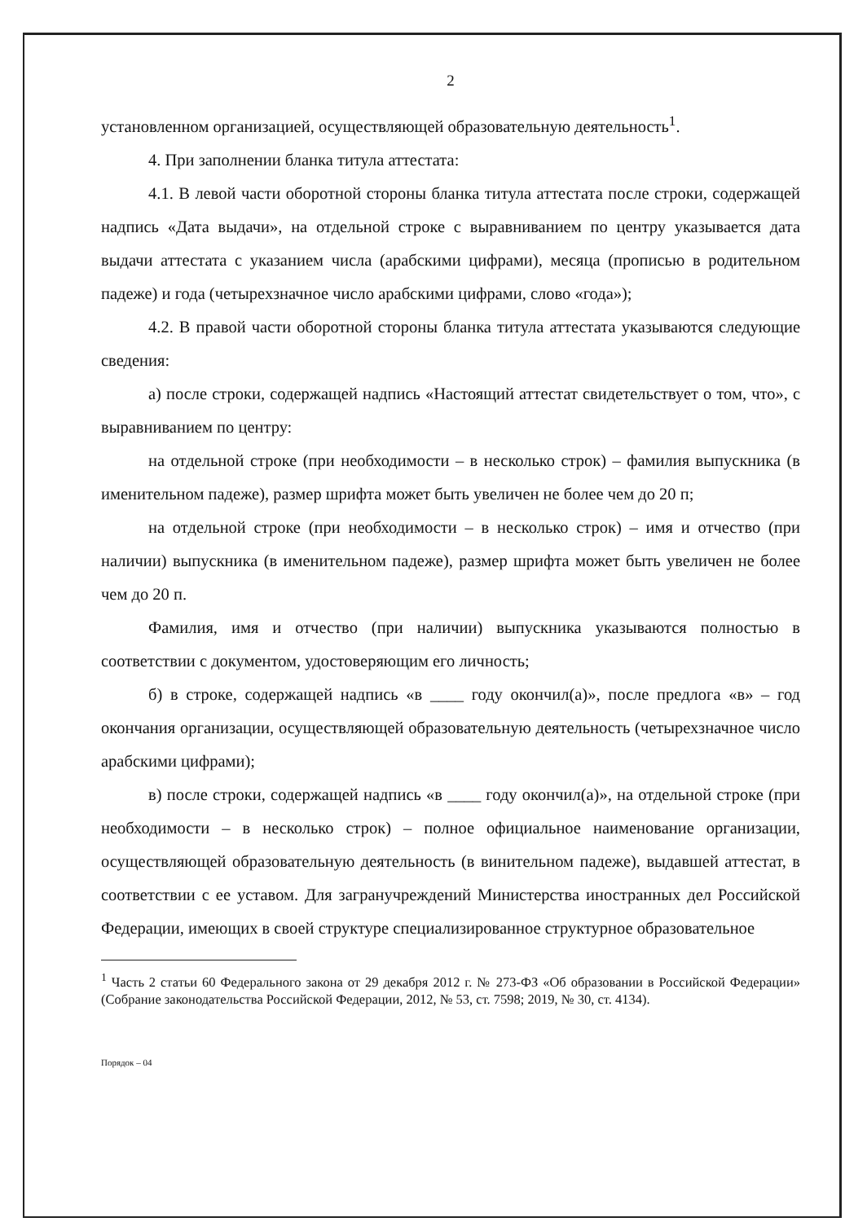2
установленном организацией, осуществляющей образовательную деятельность<sup>1</sup>.
4. При заполнении бланка титула аттестата:
4.1. В левой части оборотной стороны бланка титула аттестата после строки, содержащей надпись «Дата выдачи», на отдельной строке с выравниванием по центру указывается дата выдачи аттестата с указанием числа (арабскими цифрами), месяца (прописью в родительном падеже) и года (четырехзначное число арабскими цифрами, слово «года»);
4.2. В правой части оборотной стороны бланка титула аттестата указываются следующие сведения:
а) после строки, содержащей надпись «Настоящий аттестат свидетельствует о том, что», с выравниванием по центру:
на отдельной строке (при необходимости – в несколько строк) – фамилия выпускника (в именительном падеже), размер шрифта может быть увеличен не более чем до 20 п;
на отдельной строке (при необходимости – в несколько строк) – имя и отчество (при наличии) выпускника (в именительном падеже), размер шрифта может быть увеличен не более чем до 20 п.
Фамилия, имя и отчество (при наличии) выпускника указываются полностью в соответствии с документом, удостоверяющим его личность;
б) в строке, содержащей надпись «в ____ году окончил(а)», после предлога «в» – год окончания организации, осуществляющей образовательную деятельность (четырехзначное число арабскими цифрами);
в) после строки, содержащей надпись «в ____ году окончил(а)», на отдельной строке (при необходимости – в несколько строк) – полное официальное наименование организации, осуществляющей образовательную деятельность (в винительном падеже), выдавшей аттестат, в соответствии с ее уставом. Для загранучреждений Министерства иностранных дел Российской Федерации, имеющих в своей структуре специализированное структурное образовательное
<sup>1</sup> Часть 2 статьи 60 Федерального закона от 29 декабря 2012 г. № 273-ФЗ «Об образовании в Российской Федерации» (Собрание законодательства Российской Федерации, 2012, № 53, ст. 7598; 2019, № 30, ст. 4134).
Порядок – 04